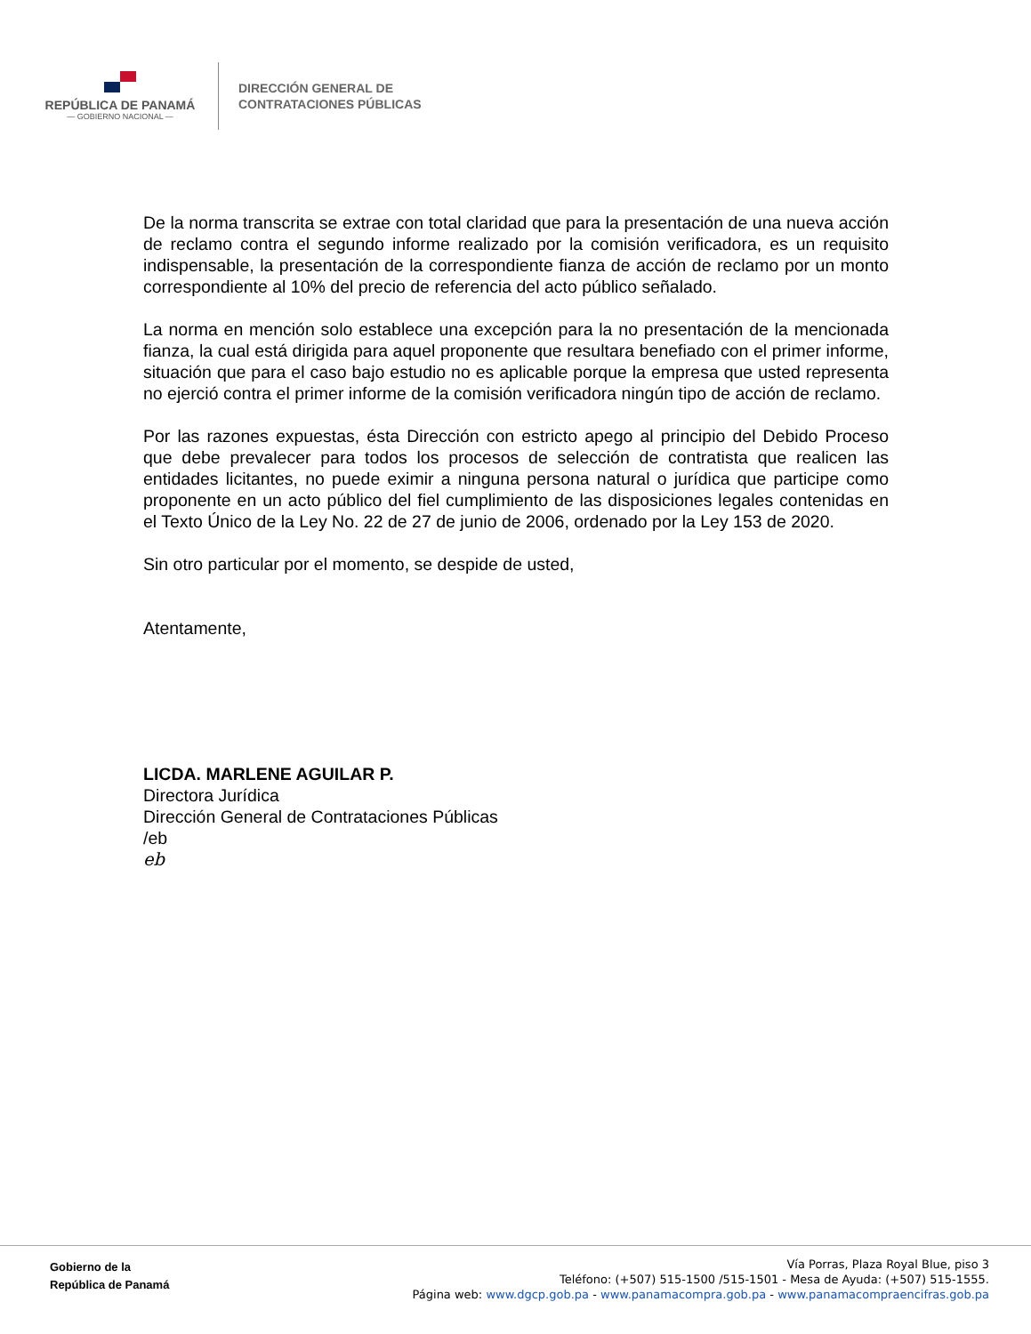REPÚBLICA DE PANAMÁ
— GOBIERNO NACIONAL —
DIRECCIÓN GENERAL DE
CONTRATACIONES PÚBLICAS
De la norma transcrita se extrae con total claridad que para la presentación de una nueva acción de reclamo contra el segundo informe realizado por la comisión verificadora, es un requisito indispensable, la presentación de la correspondiente fianza de acción de reclamo por un monto correspondiente al 10% del precio de referencia del acto público señalado.
La norma en mención solo establece una excepción para la no presentación de la mencionada fianza, la cual está dirigida para aquel proponente que resultara benefiado con el primer informe, situación que para el caso bajo estudio no es aplicable porque la empresa que usted representa no ejerció contra el primer informe de la comisión verificadora ningún tipo de acción de reclamo.
Por las razones expuestas, ésta Dirección con estricto apego al principio del Debido Proceso que debe prevalecer para todos los procesos de selección de contratista que realicen las entidades licitantes, no puede eximir a ninguna persona natural o jurídica que participe como proponente en un acto público del fiel cumplimiento de las disposiciones legales contenidas en el Texto Único de la Ley No. 22 de 27 de junio de 2006, ordenado por la Ley 153 de 2020.
Sin otro particular por el momento, se despide de usted,
Atentamente,
LICDA. MARLENE AGUILAR P.
Directora Jurídica
Dirección General de Contrataciones Públicas
/eb
eb
Gobierno de la
República de Panamá
Vía Porras, Plaza Royal Blue, piso 3
Teléfono: (+507) 515-1500 /515-1501 - Mesa de Ayuda: (+507) 515-1555.
Página web: www.dgcp.gob.pa - www.panamacompra.gob.pa - www.panamacompraencifras.gob.pa